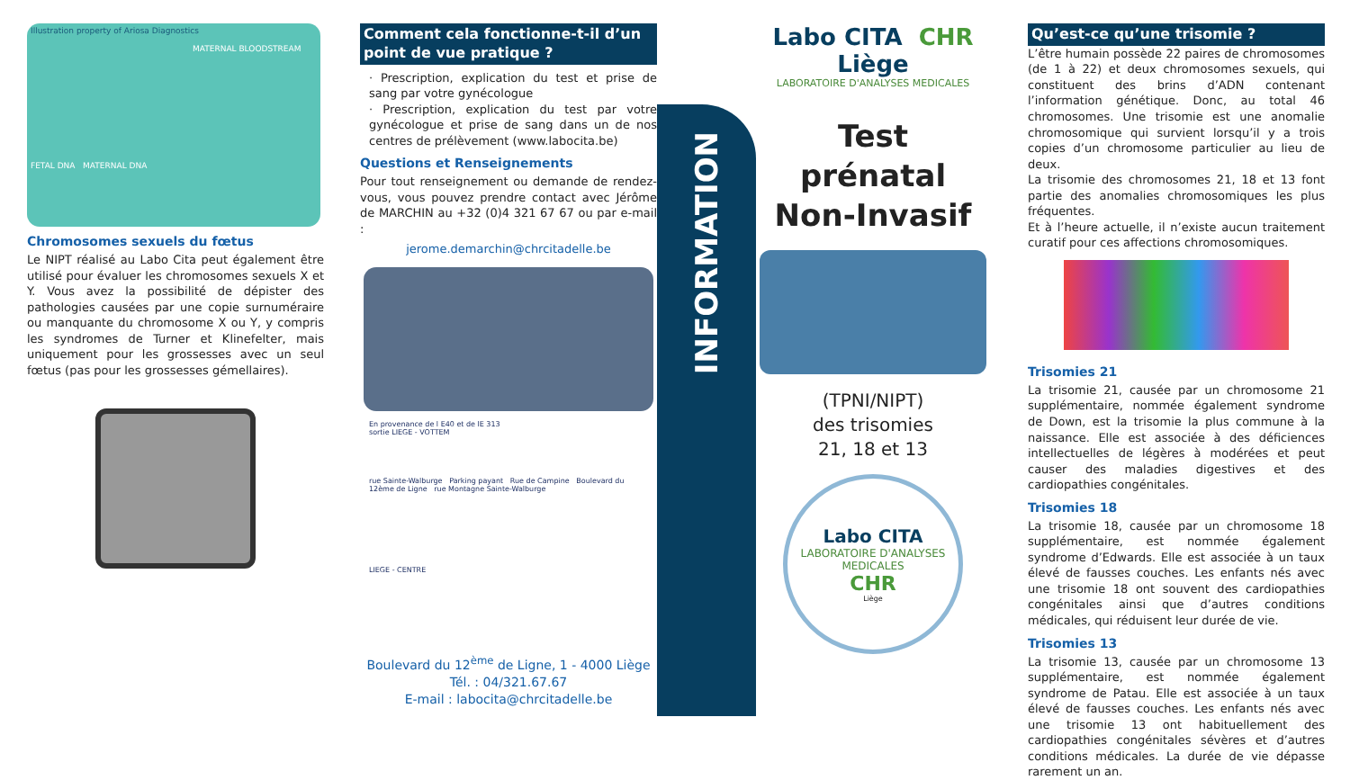Illustration property of Ariosa Diagnostics
MATERNAL BLOODSTREAM
FETAL DNA MATERNAL DNA
Chromosomes sexuels du fœtus
Le NIPT réalisé au Labo Cita peut également être utilisé pour évaluer les chromosomes sexuels X et Y. Vous avez la possibilité de dépister des pathologies causées par une copie surnuméraire ou manquante du chromosome X ou Y, y compris les syndromes de Turner et Klinefelter, mais uniquement pour les grossesses avec un seul fœtus (pas pour les grossesses gémellaires).
Comment cela fonctionne-t-il d’un point de vue pratique ?
· Prescription, explication du test et prise de sang par votre gynécologue
· Prescription, explication du test par votre gynécologue et prise de sang dans un de nos centres de prélèvement (www.labocita.be)
Questions et Renseignements
Pour tout renseignement ou demande de rendez-vous, vous pouvez prendre contact avec Jérôme de MARCHIN au +32 (0)4 321 67 67 ou par e-mail :
jerome.demarchin@chrcitadelle.be
En provenance de l E40 et de lE 313
sortie LIEGE - VOTTEM
rue Sainte-Walburge Parking payant Rue de Campine Boulevard du 12ème de Ligne rue Montagne Sainte-Walburge
LIEGE - CENTRE
Boulevard du 12<sup>ème</sup> de Ligne, 1 - 4000 Liège
Tél. : 04/321.67.67
E-mail : labocita@chrcitadelle.be
INFORMATION
Labo CITA CHR Liège
LABORATOIRE D'ANALYSES MEDICALES
Test
prénatal
Non-Invasif
(TPNI/NIPT)
des trisomies
21, 18 et 13
Labo CITA
LABORATOIRE D'ANALYSES MEDICALES
CHR
Liège
Qu’est-ce qu’une trisomie ?
L’être humain possède 22 paires de chromosomes (de 1 à 22) et deux chromosomes sexuels, qui constituent des brins d’ADN contenant l’information génétique. Donc, au total 46 chromosomes. Une trisomie est une anomalie chromosomique qui survient lorsqu’il y a trois copies d’un chromosome particulier au lieu de deux.
La trisomie des chromosomes 21, 18 et 13 font partie des anomalies chromosomiques les plus fréquentes.
Et à l’heure actuelle, il n’existe aucun traitement curatif pour ces affections chromosomiques.
Trisomies 21
La trisomie 21, causée par un chromosome 21 supplémentaire, nommée également syndrome de Down, est la trisomie la plus commune à la naissance. Elle est associée à des déficiences intellectuelles de légères à modérées et peut causer des maladies digestives et des cardiopathies congénitales.
Trisomies 18
La trisomie 18, causée par un chromosome 18 supplémentaire, est nommée également syndrome d’Edwards. Elle est associée à un taux élevé de fausses couches. Les enfants nés avec une trisomie 18 ont souvent des cardiopathies congénitales ainsi que d’autres conditions médicales, qui réduisent leur durée de vie.
Trisomies 13
La trisomie 13, causée par un chromosome 13 supplémentaire, est nommée également syndrome de Patau. Elle est associée à un taux élevé de fausses couches. Les enfants nés avec une trisomie 13 ont habituellement des cardiopathies congénitales sévères et d’autres conditions médicales. La durée de vie dépasse rarement un an.